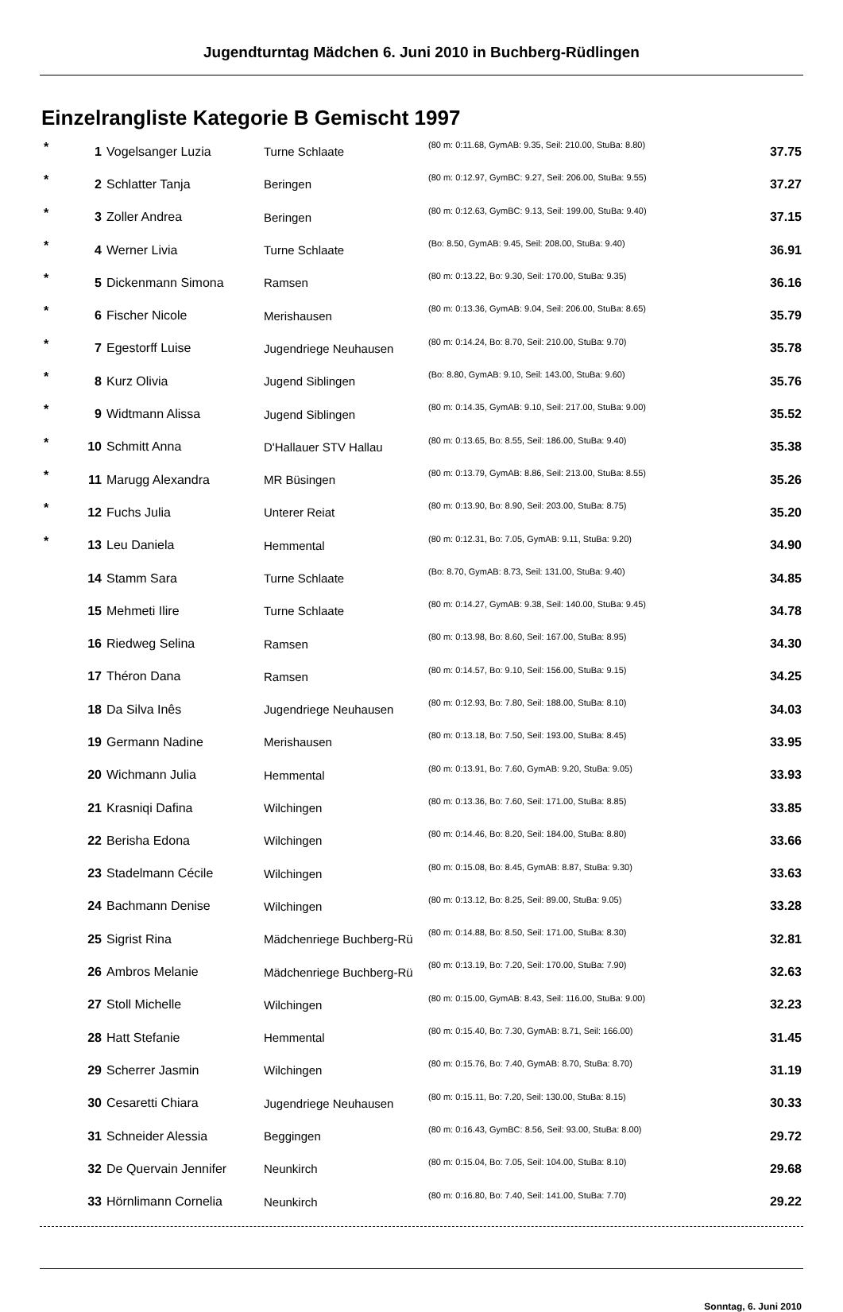Jugendturntag Mädchen 6. Juni 2010 in Buchberg-Rüdlingen
Einzelrangliste Kategorie B Gemischt 1997
| * | 1 | Vogelsanger Luzia | Turne Schlaate | (80 m: 0:11.68, GymAB: 9.35, Seil: 210.00, StuBa: 8.80) | 37.75 |
| * | 2 | Schlatter Tanja | Beringen | (80 m: 0:12.97, GymBC: 9.27, Seil: 206.00, StuBa: 9.55) | 37.27 |
| * | 3 | Zoller Andrea | Beringen | (80 m: 0:12.63, GymBC: 9.13, Seil: 199.00, StuBa: 9.40) | 37.15 |
| * | 4 | Werner Livia | Turne Schlaate | (Bo: 8.50, GymAB: 9.45, Seil: 208.00, StuBa: 9.40) | 36.91 |
| * | 5 | Dickenmann Simona | Ramsen | (80 m: 0:13.22, Bo: 9.30, Seil: 170.00, StuBa: 9.35) | 36.16 |
| * | 6 | Fischer Nicole | Merishausen | (80 m: 0:13.36, GymAB: 9.04, Seil: 206.00, StuBa: 8.65) | 35.79 |
| * | 7 | Egestorff Luise | Jugendriege Neuhausen | (80 m: 0:14.24, Bo: 8.70, Seil: 210.00, StuBa: 9.70) | 35.78 |
| * | 8 | Kurz Olivia | Jugend Siblingen | (Bo: 8.80, GymAB: 9.10, Seil: 143.00, StuBa: 9.60) | 35.76 |
| * | 9 | Widtmann Alissa | Jugend Siblingen | (80 m: 0:14.35, GymAB: 9.10, Seil: 217.00, StuBa: 9.00) | 35.52 |
| * | 10 | Schmitt Anna | D'Hallauer STV Hallau | (80 m: 0:13.65, Bo: 8.55, Seil: 186.00, StuBa: 9.40) | 35.38 |
| * | 11 | Marugg Alexandra | MR Büsingen | (80 m: 0:13.79, GymAB: 8.86, Seil: 213.00, StuBa: 8.55) | 35.26 |
| * | 12 | Fuchs Julia | Unterer Reiat | (80 m: 0:13.90, Bo: 8.90, Seil: 203.00, StuBa: 8.75) | 35.20 |
| * | 13 | Leu Daniela | Hemmental | (80 m: 0:12.31, Bo: 7.05, GymAB: 9.11, StuBa: 9.20) | 34.90 |
| | 14 | Stamm Sara | Turne Schlaate | (Bo: 8.70, GymAB: 8.73, Seil: 131.00, StuBa: 9.40) | 34.85 |
| | 15 | Mehmeti Ilire | Turne Schlaate | (80 m: 0:14.27, GymAB: 9.38, Seil: 140.00, StuBa: 9.45) | 34.78 |
| | 16 | Riedweg Selina | Ramsen | (80 m: 0:13.98, Bo: 8.60, Seil: 167.00, StuBa: 8.95) | 34.30 |
| | 17 | Théron Dana | Ramsen | (80 m: 0:14.57, Bo: 9.10, Seil: 156.00, StuBa: 9.15) | 34.25 |
| | 18 | Da Silva Inês | Jugendriege Neuhausen | (80 m: 0:12.93, Bo: 7.80, Seil: 188.00, StuBa: 8.10) | 34.03 |
| | 19 | Germann Nadine | Merishausen | (80 m: 0:13.18, Bo: 7.50, Seil: 193.00, StuBa: 8.45) | 33.95 |
| | 20 | Wichmann Julia | Hemmental | (80 m: 0:13.91, Bo: 7.60, GymAB: 9.20, StuBa: 9.05) | 33.93 |
| | 21 | Krasniqi Dafina | Wilchingen | (80 m: 0:13.36, Bo: 7.60, Seil: 171.00, StuBa: 8.85) | 33.85 |
| | 22 | Berisha Edona | Wilchingen | (80 m: 0:14.46, Bo: 8.20, Seil: 184.00, StuBa: 8.80) | 33.66 |
| | 23 | Stadelmann Cécile | Wilchingen | (80 m: 0:15.08, Bo: 8.45, GymAB: 8.87, StuBa: 9.30) | 33.63 |
| | 24 | Bachmann Denise | Wilchingen | (80 m: 0:13.12, Bo: 8.25, Seil: 89.00, StuBa: 9.05) | 33.28 |
| | 25 | Sigrist Rina | Mädchenriege Buchberg-Rü | (80 m: 0:14.88, Bo: 8.50, Seil: 171.00, StuBa: 8.30) | 32.81 |
| | 26 | Ambros Melanie | Mädchenriege Buchberg-Rü | (80 m: 0:13.19, Bo: 7.20, Seil: 170.00, StuBa: 7.90) | 32.63 |
| | 27 | Stoll Michelle | Wilchingen | (80 m: 0:15.00, GymAB: 8.43, Seil: 116.00, StuBa: 9.00) | 32.23 |
| | 28 | Hatt Stefanie | Hemmental | (80 m: 0:15.40, Bo: 7.30, GymAB: 8.71, Seil: 166.00) | 31.45 |
| | 29 | Scherrer Jasmin | Wilchingen | (80 m: 0:15.76, Bo: 7.40, GymAB: 8.70, StuBa: 8.70) | 31.19 |
| | 30 | Cesaretti Chiara | Jugendriege Neuhausen | (80 m: 0:15.11, Bo: 7.20, Seil: 130.00, StuBa: 8.15) | 30.33 |
| | 31 | Schneider Alessia | Beggingen | (80 m: 0:16.43, GymBC: 8.56, Seil: 93.00, StuBa: 8.00) | 29.72 |
| | 32 | De Quervain Jennifer | Neunkirch | (80 m: 0:15.04, Bo: 7.05, Seil: 104.00, StuBa: 8.10) | 29.68 |
| | 33 | Hörnlimann Cornelia | Neunkirch | (80 m: 0:16.80, Bo: 7.40, Seil: 141.00, StuBa: 7.70) | 29.22 |
Sonntag, 6. Juni 2010